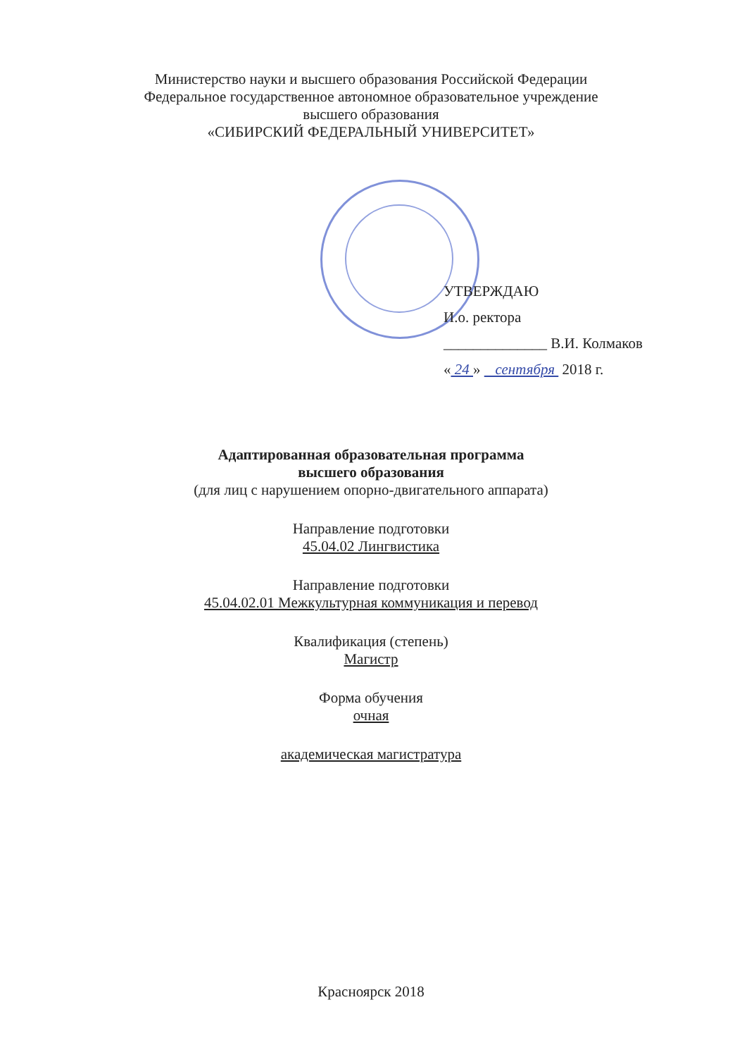Министерство науки и высшего образования Российской Федерации
Федеральное государственное автономное образовательное учреждение
высшего образования
«СИБИРСКИЙ ФЕДЕРАЛЬНЫЙ УНИВЕРСИТЕТ»
УТВЕРЖДАЮ
И.о. ректора
______________ В.И. Колмаков
« 24 » сентября 2018 г.
Адаптированная образовательная программа
высшего образования
(для лиц с нарушением опорно-двигательного аппарата)
Направление подготовки
45.04.02 Лингвистика
Направление подготовки
45.04.02.01 Межкультурная коммуникация и перевод
Квалификация (степень)
Магистр
Форма обучения
очная
академическая магистратура
Красноярск 2018